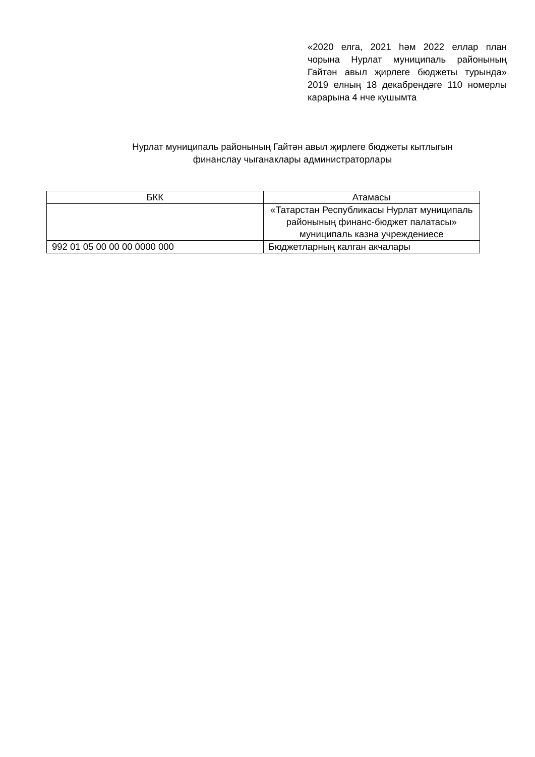«2020 елга, 2021 һәм 2022 еллар план чорына Нурлат муниципаль районының Гайтән авыл җирлеге бюджеты турында» 2019 елның 18 декабрендәге 110 номерлы карарына 4 нче кушымта
Нурлат муниципаль районының Гайтән авыл җирлеге бюджеты кытлыгын
финанслау чыганаклары администраторлары
| БКК | Атамасы |
| --- | --- |
| | «Татарстан Республикасы Нурлат муниципаль районының финанс-бюджет палатасы» муниципаль казна учреждениесе |
| 992 01 05 00 00 00 0000 000 | Бюджетларның калган акчалары |